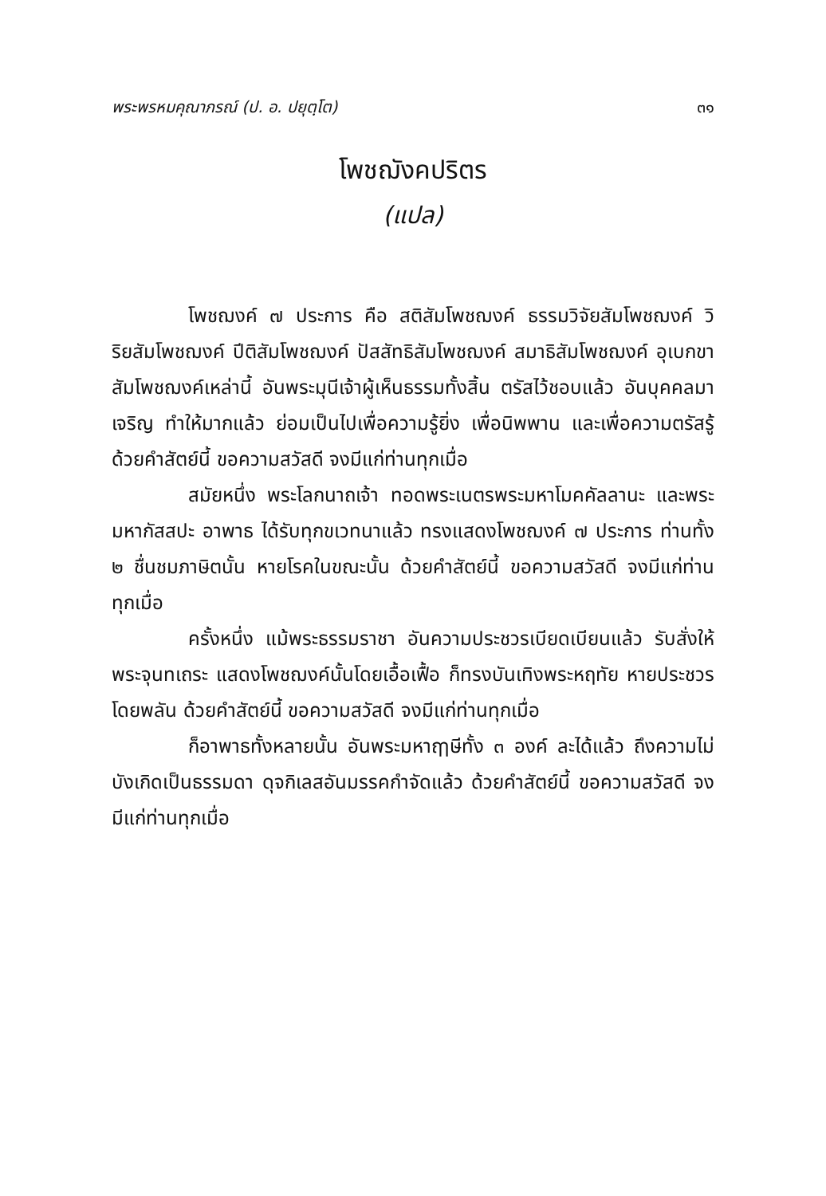พระพรหมคุณาภรณ์ (ป. อ. ปยุตฺโต) ๓๑
โพชฌังคปริตร
(แปล)
โพชฌงค์ ๗ ประการ คือ สติสัมโพชฌงค์ ธรรมวิจัยสัมโพชฌงค์ วิริยสัมโพชฌงค์ ปีติสัมโพชฌงค์ ปัสสัทธิสัมโพชฌงค์ สมาธิสัมโพชฌงค์ อุเบกขาสัมโพชฌงค์เหล่านี้ อันพระมุนีเจ้าผู้เห็นธรรมทั้งสิ้น ตรัสไว้ชอบแล้ว อันบุคคลมาเจริญ ทำให้มากแล้ว ย่อมเป็นไปเพื่อความรู้ยิ่ง เพื่อนิพพาน และเพื่อความตรัสรู้ ด้วยคำสัตย์นี้ ขอความสวัสดี จงมีแก่ท่านทุกเมื่อ
สมัยหนึ่ง พระโลกนาถเจ้า ทอดพระเนตรพระมหาโมคคัลลานะ และพระมหากัสสปะ อาพาธ ได้รับทุกขเวทนาแล้ว ทรงแสดงโพชฌงค์ ๗ ประการ ท่านทั้ง ๒ ชื่นชมภาษิตนั้น หายโรคในขณะนั้น ด้วยคำสัตย์นี้ ขอความสวัสดี จงมีแก่ท่านทุกเมื่อ
ครั้งหนึ่ง แม้พระธรรมราชา อันความประชวรเบียดเบียนแล้ว รับสั่งให้พระจุนทเถระ แสดงโพชฌงค์นั้นโดยเอื้อเฟื้อ ก็ทรงบันเทิงพระหฤทัย หายประชวรโดยพลัน ด้วยคำสัตย์นี้ ขอความสวัสดี จงมีแก่ท่านทุกเมื่อ
ก็อาพาธทั้งหลายนั้น อันพระมหาฤๅษีทั้ง ๓ องค์ ละได้แล้ว ถึงความไม่บังเกิดเป็นธรรมดา ดุจกิเลสอันมรรคกำจัดแล้ว ด้วยคำสัตย์นี้ ขอความสวัสดี จงมีแก่ท่านทุกเมื่อ